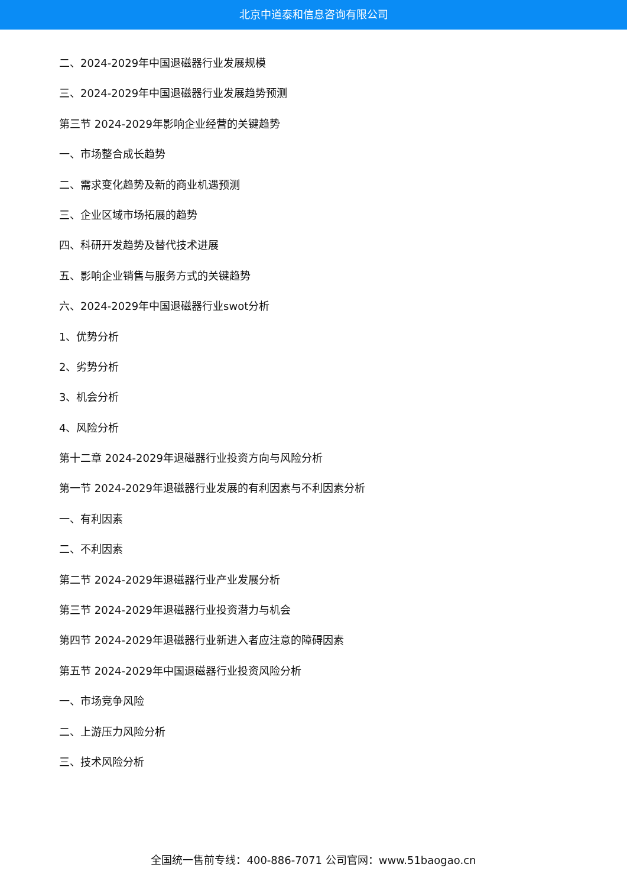北京中道泰和信息咨询有限公司
二、2024-2029年中国退磁器行业发展规模
三、2024-2029年中国退磁器行业发展趋势预测
第三节 2024-2029年影响企业经营的关键趋势
一、市场整合成长趋势
二、需求变化趋势及新的商业机遇预测
三、企业区域市场拓展的趋势
四、科研开发趋势及替代技术进展
五、影响企业销售与服务方式的关键趋势
六、2024-2029年中国退磁器行业swot分析
1、优势分析
2、劣势分析
3、机会分析
4、风险分析
第十二章 2024-2029年退磁器行业投资方向与风险分析
第一节 2024-2029年退磁器行业发展的有利因素与不利因素分析
一、有利因素
二、不利因素
第二节 2024-2029年退磁器行业产业发展分析
第三节 2024-2029年退磁器行业投资潜力与机会
第四节 2024-2029年退磁器行业新进入者应注意的障碍因素
第五节 2024-2029年中国退磁器行业投资风险分析
一、市场竞争风险
二、上游压力风险分析
三、技术风险分析
全国统一售前专线：400-886-7071 公司官网：www.51baogao.cn